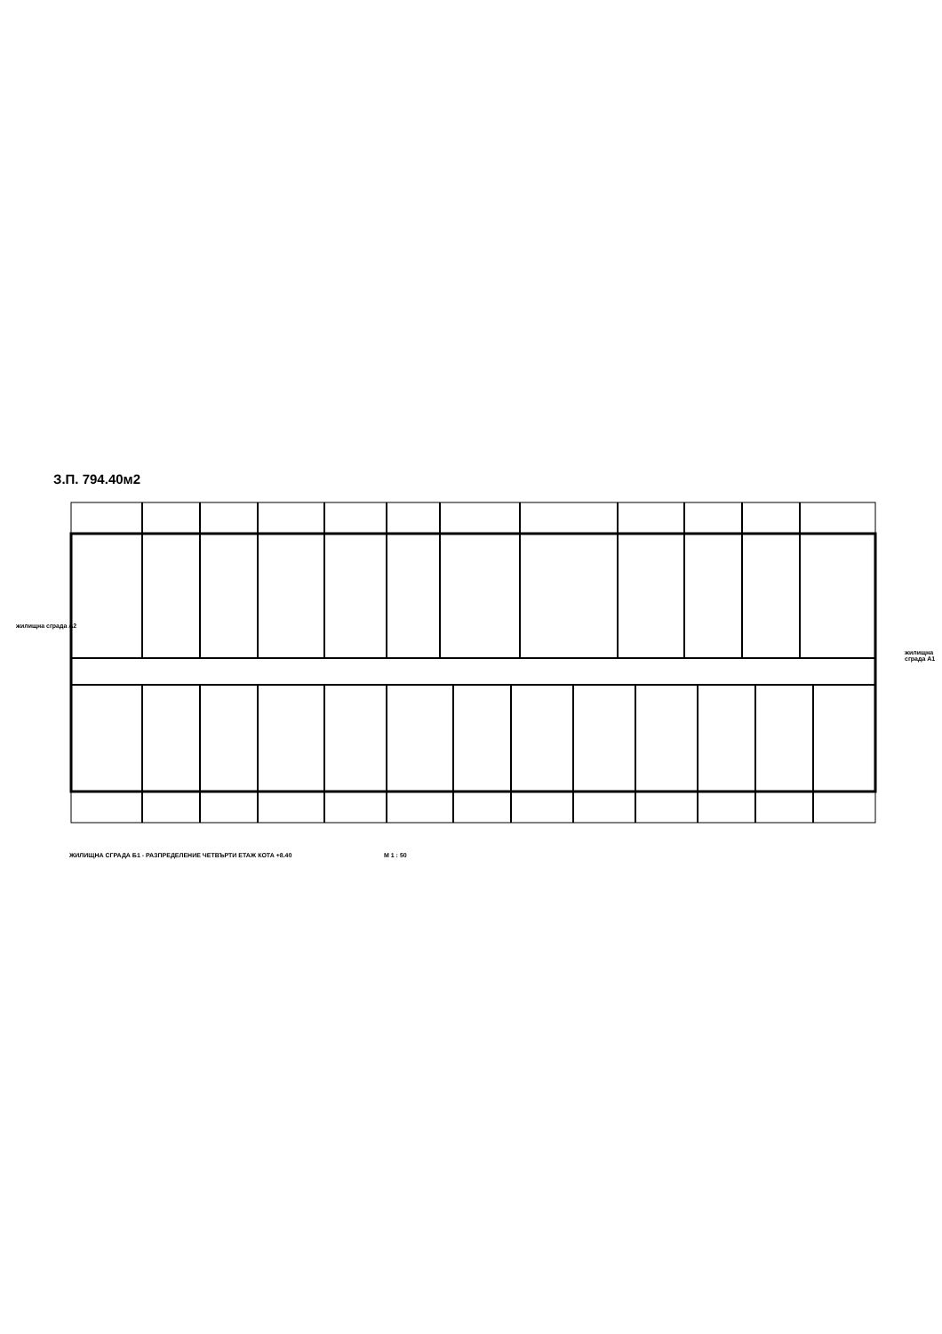З.П. 794.40м2
жилищна сграда А2
жилищна сграда А1
ЖИЛИЩНА СГРАДА Б1 - РАЗПРЕДЕЛЕНИЕ ЧЕТВЪРТИ ЕТАЖ КОТА +8.40
М 1 : 50